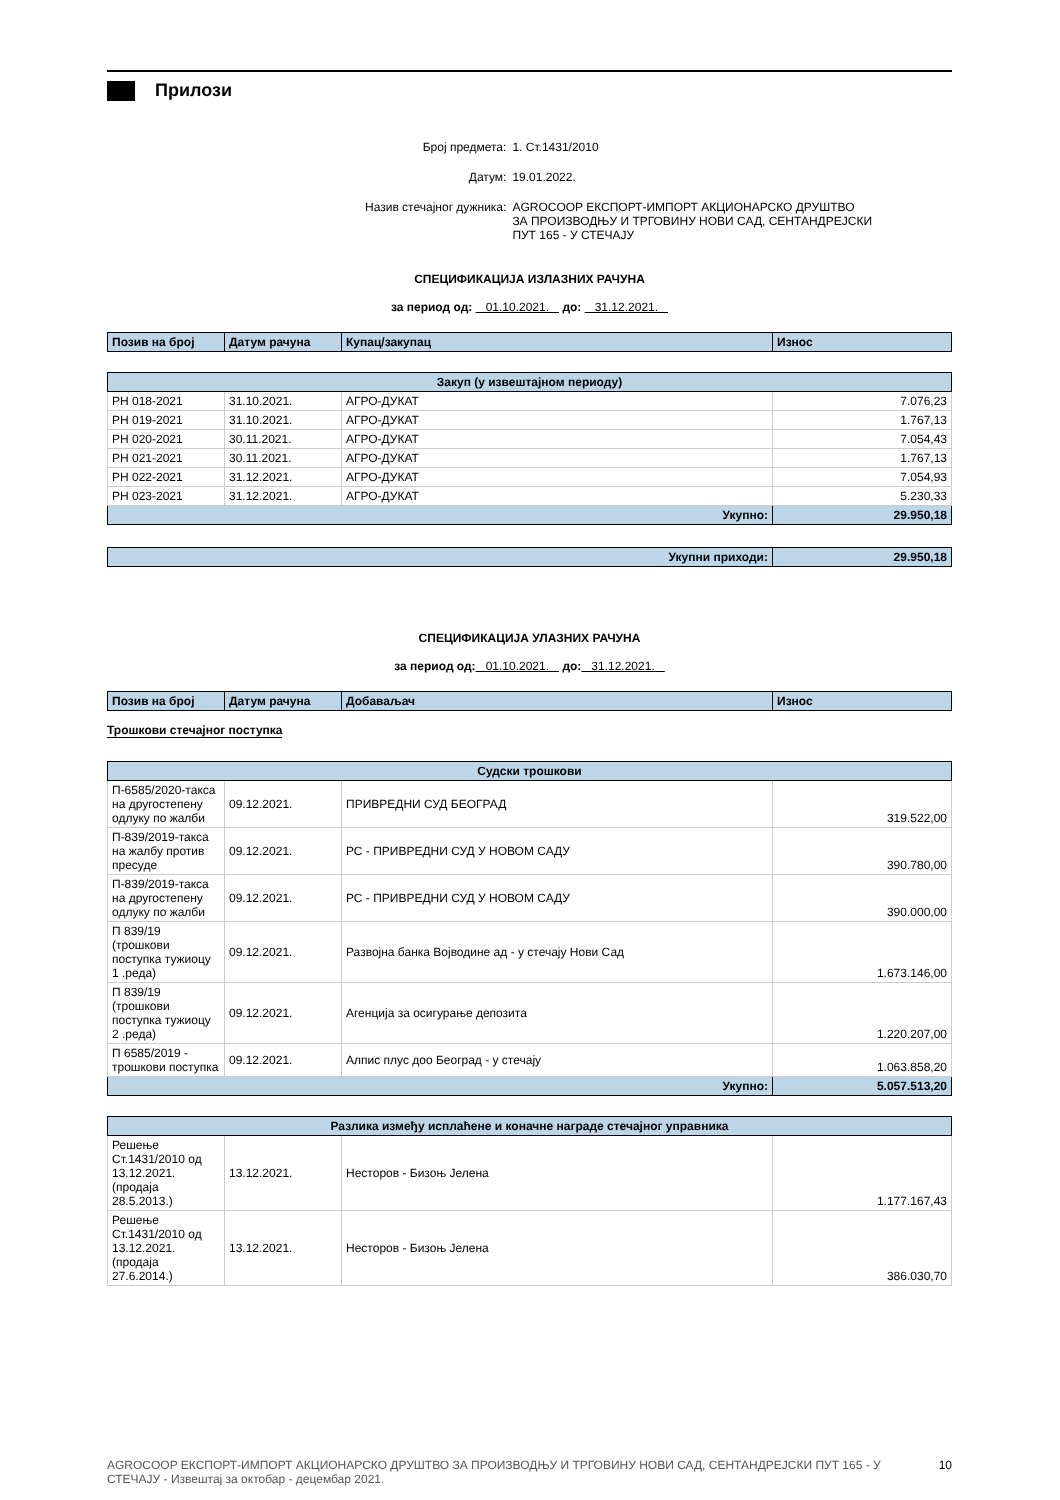Прилози
| Број предмета: | 1. Ст.1431/2010 |
| Датум: | 19.01.2022. |
| Назив стечајног дужника: | AGROCOOP ЕКСПОРТ-ИМПОРТ АКЦИОНАРСКО ДРУШТВО ЗА ПРОИЗВОДЊУ И ТРГОВИНУ НОВИ САД, СЕНТАНДРЕЈСКИ ПУТ 165 - У СТЕЧАЈУ |
СПЕЦИФИКАЦИЈА ИЗЛАЗНИХ РАЧУНА
за период од: 01.10.2021. до: 31.12.2021.
| Позив на број | Датум рачуна | Купац/закупац | Износ |
| --- | --- | --- | --- |
| Закуп (у извештајном периоду) | | | |
| РН 018-2021 | 31.10.2021. | АГРО-ДУКАТ | 7.076,23 |
| РН 019-2021 | 31.10.2021. | АГРО-ДУКАТ | 1.767,13 |
| РН 020-2021 | 30.11.2021. | АГРО-ДУКАТ | 7.054,43 |
| РН 021-2021 | 30.11.2021. | АГРО-ДУКАТ | 1.767,13 |
| РН 022-2021 | 31.12.2021. | АГРО-ДУКАТ | 7.054,93 |
| РН 023-2021 | 31.12.2021. | АГРО-ДУКАТ | 5.230,33 |
| Укупно: | | | 29.950,18 |
| Укупни приходи: | 29.950,18 |
СПЕЦИФИКАЦИЈА УЛАЗНИХ РАЧУНА
за период од: 01.10.2021. до: 31.12.2021.
| Позив на број | Датум рачуна | Добаваљач | Износ |
| --- | --- | --- | --- |
Трошкови стечајног поступка
| Судски трошкови | | | |
| П-6585/2020-такса на другостепену одлуку по жалби | 09.12.2021. | ПРИВРЕДНИ СУД БЕОГРАД | 319.522,00 |
| П-839/2019-такса на жалбу против пресуде | 09.12.2021. | РС - ПРИВРЕДНИ СУД У НОВОМ САДУ | 390.780,00 |
| П-839/2019-такса на другостепену одлуку по жалби | 09.12.2021. | РС - ПРИВРЕДНИ СУД У НОВОМ САДУ | 390.000,00 |
| П 839/19 (трошкови поступка тужиоцу 1 .реда) | 09.12.2021. | Развојна банка Војводине ад - у стечају Нови Сад | 1.673.146,00 |
| П 839/19 (трошкови поступка тужиоцу 2 .реда) | 09.12.2021. | Агенција за осигурање депозита | 1.220.207,00 |
| П 6585/2019 - трошкови поступка | 09.12.2021. | Алпис плус доо Београд - у стечају | 1.063.858,20 |
| Укупно: | | | 5.057.513,20 |
| Разлика између исплаћене и коначне награде стечајног управника | | | |
| Решење Ст.1431/2010 од 13.12.2021. (продаја 28.5.2013.) | 13.12.2021. | Несторов - Бизоњ Јелена | 1.177.167,43 |
| Решење Ст.1431/2010 од 13.12.2021. (продаја 27.6.2014.) | 13.12.2021. | Несторов - Бизоњ Јелена | 386.030,70 |
AGROCOOP ЕКСПОРТ-ИМПОРТ АКЦИОНАРСКО ДРУШТВО ЗА ПРОИЗВОДЊУ И ТРГОВИНУ НОВИ САД, СЕНТАНДРЕЈСКИ ПУТ 165 - У СТЕЧАЈУ - Извештај за октобар - децембар 2021. 10